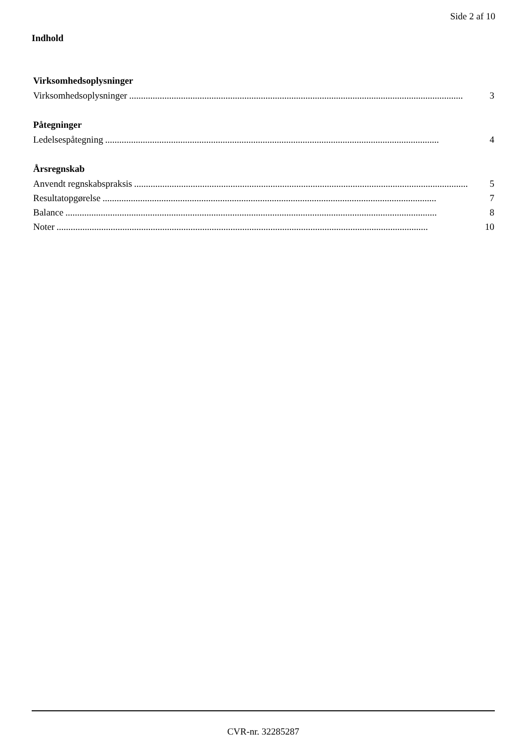Side 2 af 10
Indhold
Virksomhedsoplysninger
Virksomhedsoplysninger.............................................................................................................................................. 3
Påtegninger
Ledelsespåtegning.............................................................................................................................................. 4
Årsregnskab
Anvendt regnskabspraksis.............................................................................................................................................. 5
Resultatopgørelse.............................................................................................................................................. 7
Balance.............................................................................................................................................................. 8
Noter.............................................................................................................................................................. 10
CVR-nr. 32285287